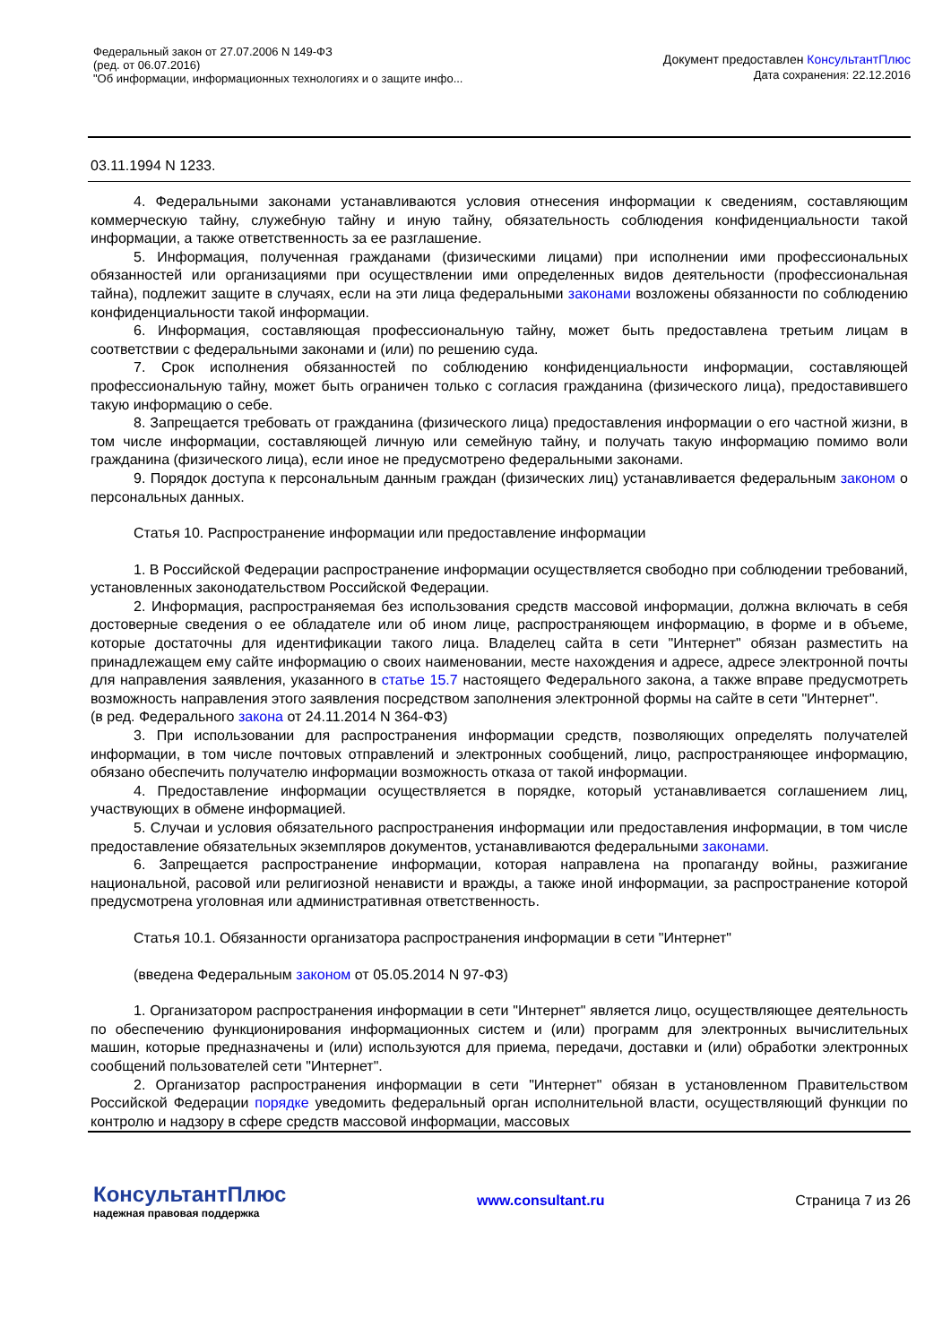Федеральный закон от 27.07.2006 N 149-ФЗ
(ред. от 06.07.2016)
"Об информации, информационных технологиях и о защите инфо...
Документ предоставлен КонсультантПлюс
Дата сохранения: 22.12.2016
03.11.1994 N 1233.
4. Федеральными законами устанавливаются условия отнесения информации к сведениям, составляющим коммерческую тайну, служебную тайну и иную тайну, обязательность соблюдения конфиденциальности такой информации, а также ответственность за ее разглашение.
5. Информация, полученная гражданами (физическими лицами) при исполнении ими профессиональных обязанностей или организациями при осуществлении ими определенных видов деятельности (профессиональная тайна), подлежит защите в случаях, если на эти лица федеральными законами возложены обязанности по соблюдению конфиденциальности такой информации.
6. Информация, составляющая профессиональную тайну, может быть предоставлена третьим лицам в соответствии с федеральными законами и (или) по решению суда.
7. Срок исполнения обязанностей по соблюдению конфиденциальности информации, составляющей профессиональную тайну, может быть ограничен только с согласия гражданина (физического лица), предоставившего такую информацию о себе.
8. Запрещается требовать от гражданина (физического лица) предоставления информации о его частной жизни, в том числе информации, составляющей личную или семейную тайну, и получать такую информацию помимо воли гражданина (физического лица), если иное не предусмотрено федеральными законами.
9. Порядок доступа к персональным данным граждан (физических лиц) устанавливается федеральным законом о персональных данных.
Статья 10. Распространение информации или предоставление информации
1. В Российской Федерации распространение информации осуществляется свободно при соблюдении требований, установленных законодательством Российской Федерации.
2. Информация, распространяемая без использования средств массовой информации, должна включать в себя достоверные сведения о ее обладателе или об ином лице, распространяющем информацию, в форме и в объеме, которые достаточны для идентификации такого лица. Владелец сайта в сети "Интернет" обязан разместить на принадлежащем ему сайте информацию о своих наименовании, месте нахождения и адресе, адресе электронной почты для направления заявления, указанного в статье 15.7 настоящего Федерального закона, а также вправе предусмотреть возможность направления этого заявления посредством заполнения электронной формы на сайте в сети "Интернет".
(в ред. Федерального закона от 24.11.2014 N 364-ФЗ)
3. При использовании для распространения информации средств, позволяющих определять получателей информации, в том числе почтовых отправлений и электронных сообщений, лицо, распространяющее информацию, обязано обеспечить получателю информации возможность отказа от такой информации.
4. Предоставление информации осуществляется в порядке, который устанавливается соглашением лиц, участвующих в обмене информацией.
5. Случаи и условия обязательного распространения информации или предоставления информации, в том числе предоставление обязательных экземпляров документов, устанавливаются федеральными законами.
6. Запрещается распространение информации, которая направлена на пропаганду войны, разжигание национальной, расовой или религиозной ненависти и вражды, а также иной информации, за распространение которой предусмотрена уголовная или административная ответственность.
Статья 10.1. Обязанности организатора распространения информации в сети "Интернет"
(введена Федеральным законом от 05.05.2014 N 97-ФЗ)
1. Организатором распространения информации в сети "Интернет" является лицо, осуществляющее деятельность по обеспечению функционирования информационных систем и (или) программ для электронных вычислительных машин, которые предназначены и (или) используются для приема, передачи, доставки и (или) обработки электронных сообщений пользователей сети "Интернет".
2. Организатор распространения информации в сети "Интернет" обязан в установленном Правительством Российской Федерации порядке уведомить федеральный орган исполнительной власти, осуществляющий функции по контролю и надзору в сфере средств массовой информации, массовых
КонсультантПлюс
надежная правовая поддержка
www.consultant.ru Страница 7 из 26